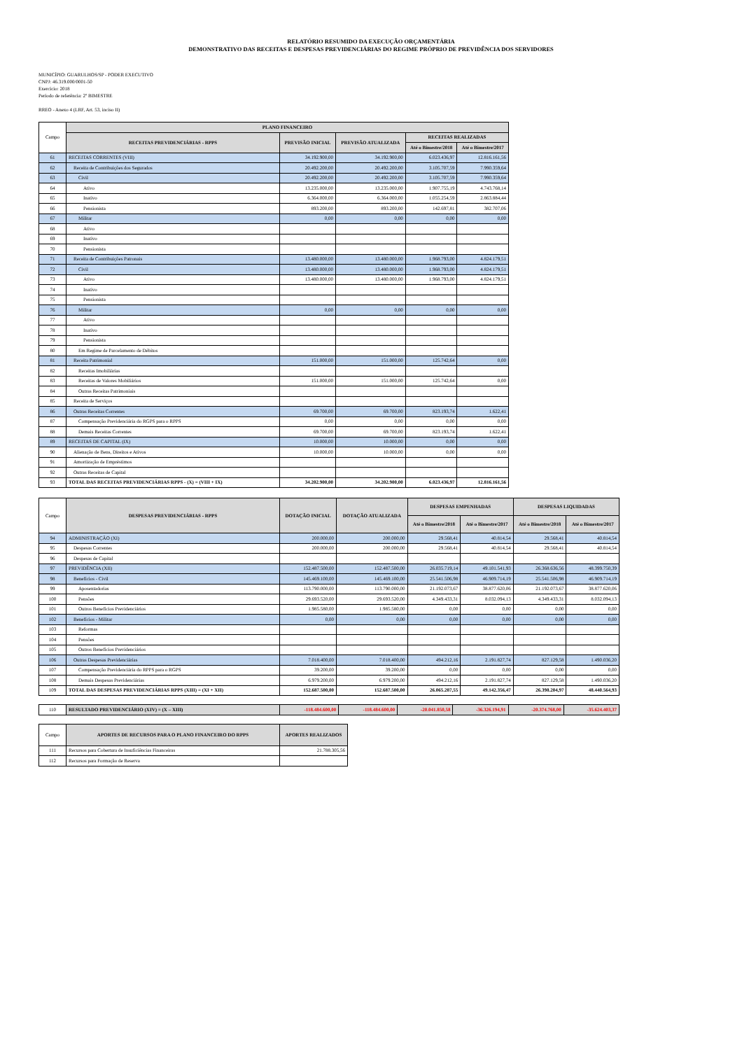RELATÓRIO RESUMIDO DA EXECUÇÃO ORÇAMENTÁRIA
DEMONSTRATIVO DAS RECEITAS E DESPESAS PREVIDENCIÁRIAS DO REGIME PRÓPRIO DE PREVIDÊNCIA DOS SERVIDORES
MUNICÍPIO: GUARULHOS/SP - PODER EXECUTIVO
CNPJ: 46.319.000/0001-50
Exercício: 2018
Período de referência: 2º BIMESTRE
RREO - Anexo 4 (LRF, Art. 53, inciso II)
| Campo | PLANO FINANCEIRO | | | | |
| --- | --- | --- | --- | --- | --- |
| | RECEITAS PREVIDENCIÁRIAS - RPPS | PREVISÃO INICIAL | PREVISÃO ATUALIZADA | RECEITAS REALIZADAS | |
| | | | | Até o Bimestre/2018 | Até o Bimestre/2017 |
| 61 | RECEITAS CORRENTES (VIII) | 34.192.900,00 | 34.192.900,00 | 6.023.436,97 | 12.816.161,56 |
| 62 | Receita de Contribuições dos Segurados | 20.492.200,00 | 20.492.200,00 | 3.105.707,59 | 7.990.359,64 |
| 63 | Civil | 20.492.200,00 | 20.492.200,00 | 3.105.707,59 | 7.990.359,64 |
| 64 | Ativo | 13.235.000,00 | 13.235.000,00 | 1.907.755,19 | 4.743.768,14 |
| 65 | Inativo | 6.364.000,00 | 6.364.000,00 | 1.055.254,59 | 2.863.884,44 |
| 66 | Pensionista | 893.200,00 | 893.200,00 | 142.697,81 | 382.707,06 |
| 67 | Militar | 0,00 | 0,00 | 0,00 | 0,00 |
| 68 | Ativo | | | | |
| 69 | Inativo | | | | |
| 70 | Pensionista | | | | |
| 71 | Receita de Contribuições Patronais | 13.480.000,00 | 13.480.000,00 | 1.968.793,00 | 4.824.179,51 |
| 72 | Civil | 13.480.000,00 | 13.480.000,00 | 1.968.793,00 | 4.824.179,51 |
| 73 | Ativo | 13.480.000,00 | 13.480.000,00 | 1.968.793,00 | 4.824.179,51 |
| 74 | Inativo | | | | |
| 75 | Pensionista | | | | |
| 76 | Militar | 0,00 | 0,00 | 0,00 | 0,00 |
| 77 | Ativo | | | | |
| 78 | Inativo | | | | |
| 79 | Pensionista | | | | |
| 80 | Em Regime de Parcelamento de Débitos | | | | |
| 81 | Receita Patrimonial | 151.000,00 | 151.000,00 | 125.742,64 | 0,00 |
| 82 | Receitas Imobiliárias | | | | |
| 83 | Receitas de Valores Mobiliários | 151.000,00 | 151.000,00 | 125.742,64 | 0,00 |
| 84 | Outras Receitas Patrimoniais | | | | |
| 85 | Receita de Serviços | | | | |
| 86 | Outras Receitas Correntes | 69.700,00 | 69.700,00 | 823.193,74 | 1.622,41 |
| 87 | Compensação Previdenciária do RGPS para o RPPS | 0,00 | 0,00 | 0,00 | 0,00 |
| 88 | Demais Receitas Correntes | 69.700,00 | 69.700,00 | 823.193,74 | 1.622,41 |
| 89 | RECEITAS DE CAPITAL (IX) | 10.000,00 | 10.000,00 | 0,00 | 0,00 |
| 90 | Alienação de Bens, Direitos e Ativos | 10.000,00 | 10.000,00 | 0,00 | 0,00 |
| 91 | Amortização de Empréstimos | | | | |
| 92 | Outras Receitas de Capital | | | | |
| 93 | TOTAL DAS RECEITAS PREVIDENCIÁRIAS RPPS - (X) = (VIII + IX) | 34.202.900,00 | 34.202.900,00 | 6.023.436,97 | 12.816.161,56 |
| Campo | DESPESAS PREVIDENCIÁRIAS - RPPS | DOTAÇÃO INICIAL | DOTAÇÃO ATUALIZADA | DESPESAS EMPENHADAS | | DESPESAS LIQUIDADAS | |
| --- | --- | --- | --- | --- | --- | --- | --- |
| | | | | Até o Bimestre/2018 | Até o Bimestre/2017 | Até o Bimestre/2018 | Até o Bimestre/2017 |
| 94 | ADMINISTRAÇÃO (XI) | 200.000,00 | 200.000,00 | 29.568,41 | 40.814,54 | 29.568,41 | 40.814,54 |
| 95 | Despesas Correntes | 200.000,00 | 200.000,00 | 29.568,41 | 40.814,54 | 29.568,41 | 40.814,54 |
| 96 | Despesas de Capital | | | | | | |
| 97 | PREVIDÊNCIA (XII) | 152.487.500,00 | 152.487.500,00 | 26.035.719,14 | 49.101.541,93 | 26.368.636,56 | 48.399.750,39 |
| 98 | Benefícios - Civil | 145.469.100,00 | 145.469.100,00 | 25.541.506,98 | 46.909.714,19 | 25.541.506,98 | 46.909.714,19 |
| 99 | Aposentadorias | 113.790.000,00 | 113.790.000,00 | 21.192.073,67 | 38.877.620,06 | 21.192.073,67 | 38.877.620,06 |
| 100 | Pensões | 29.693.520,00 | 29.693.520,00 | 4.349.433,31 | 8.032.094,13 | 4.349.433,31 | 8.032.094,13 |
| 101 | Outros Benefícios Previdenciários | 1.985.580,00 | 1.985.580,00 | 0,00 | 0,00 | 0,00 | 0,00 |
| 102 | Benefícios - Militar | 0,00 | 0,00 | 0,00 | 0,00 | 0,00 | 0,00 |
| 103 | Reformas | | | | | | |
| 104 | Pensões | | | | | | |
| 105 | Outros Benefícios Previdenciários | | | | | | |
| 106 | Outras Despesas Previdenciárias | 7.018.400,00 | 7.018.400,00 | 494.212,16 | 2.191.827,74 | 827.129,58 | 1.490.036,20 |
| 107 | Compensação Previdenciária do RPPS para o RGPS | 39.200,00 | 39.200,00 | 0,00 | 0,00 | 0,00 | 0,00 |
| 108 | Demais Despesas Previdenciárias | 6.979.200,00 | 6.979.200,00 | 494.212,16 | 2.191.827,74 | 827.129,58 | 1.490.036,20 |
| 109 | TOTAL DAS DESPESAS PREVIDENCIÁRIAS RPPS (XIII) = (XI + XII) | 152.687.500,00 | 152.687.500,00 | 26.065.287,55 | 49.142.356,47 | 26.398.204,97 | 48.440.564,93 |
| 110 | RESULTADO PREVIDENCIÁRIO (XIV) = (X – XIII) | -118.484.600,00 | -118.484.600,00 | -20.041.850,58 | -36.326.194,91 | -20.374.768,00 | -35.624.403,37 |
| Campo | APORTES DE RECURSOS PARA O PLANO FINANCEIRO DO RPPS | APORTES REALIZADOS |
| --- | --- | --- |
| 111 | Recursos para Cobertura de Insuficiências Financeiras | 21.788.305,56 |
| 112 | Recursos para Formação de Reserva | |